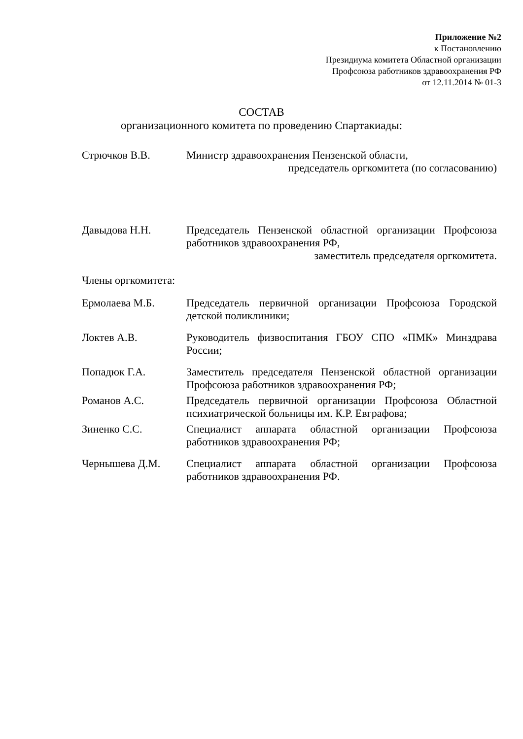Приложение №2
к Постановлению
Президиума комитета Областной организации
Профсоюза работников здравоохранения РФ
от 12.11.2014 № 01-3
СОСТАВ
организационного комитета по проведению Спартакиады:
Стрючков В.В. Министр здравоохранения Пензенской области,
председатель оргкомитета (по согласованию)
Давыдова Н.Н. Председатель Пензенской областной организации Профсоюза работников здравоохранения РФ,
заместитель председателя оргкомитета.
Члены оргкомитета:
Ермолаева М.Б. Председатель первичной организации Профсоюза Городской детской поликлиники;
Локтев А.В. Руководитель физвоспитания ГБОУ СПО «ПМК» Минздрава России;
Попадюк Г.А. Заместитель председателя Пензенской областной организации Профсоюза работников здравоохранения РФ;
Романов А.С. Председатель первичной организации Профсоюза Областной психиатрической больницы им. К.Р. Евграфова;
Зиненко С.С. Специалист аппарата областной организации Профсоюза работников здравоохранения РФ;
Чернышева Д.М. Специалист аппарата областной организации Профсоюза работников здравоохранения РФ.